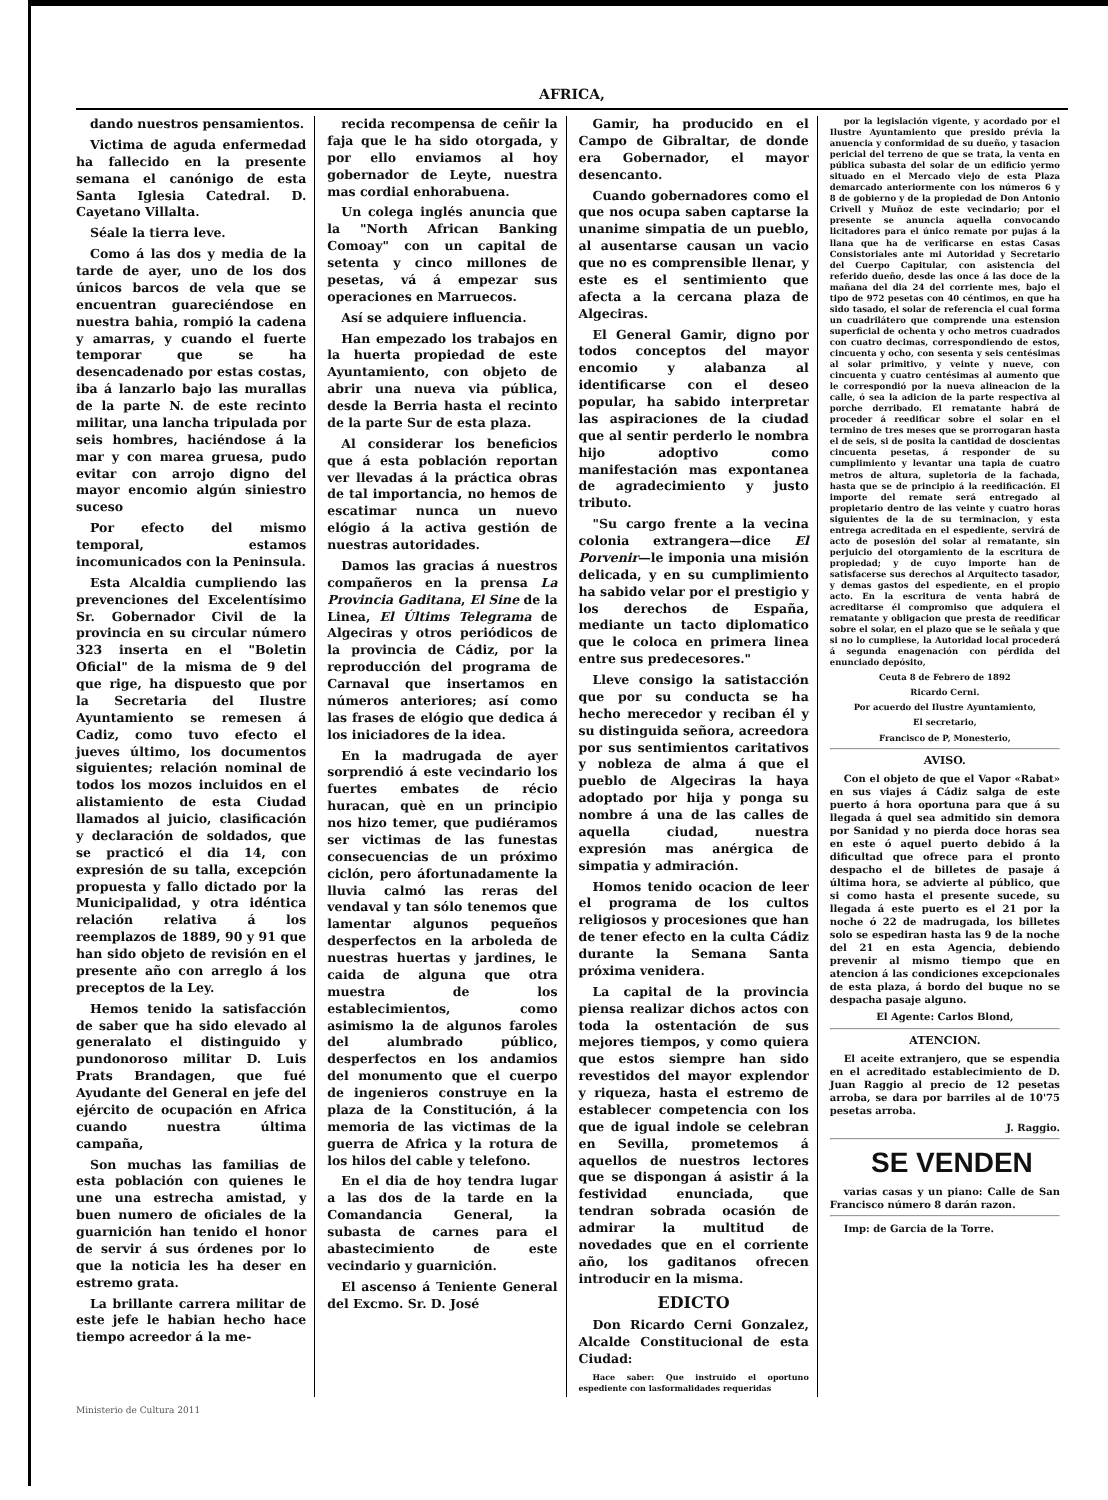AFRICA,
dando nuestros pensamientos.
Victima de aguda enfermedad ha fallecido en la presente semana el canónigo de esta Santa Iglesia Catedral. D. Cayetano Villalta.
Séale la tierra leve.
Como á las dos y media de la tarde de ayer, uno de los dos únicos barcos de vela que se encuentran guareciéndose en nuestra bahia, rompió la cadena y amarras, y cuando el fuerte temporar que se ha desencadenado por estas costas, iba á lanzarlo bajo las murallas de la parte N. de este recinto militar, una lancha tripulada por seis hombres, haciéndose á la mar y con marea gruesa, pudo evitar con arrojo digno del mayor encomio algún siniestro suceso
Por efecto del mismo temporal, estamos incomunicados con la Peninsula.
Esta Alcaldia cumpliendo las prevenciones del Excelentísimo Sr. Gobernador Civil de la provincia en su circular número 323 inserta en el "Boletin Oficial" de la misma de 9 del que rige, ha dispuesto que por la Secretaria del Ilustre Ayuntamiento se remesen á Cadiz, como tuvo efecto el jueves último, los documentos siguientes; relación nominal de todos los mozos incluidos en el alistamiento de esta Ciudad llamados al juicio, clasificación y declaración de soldados, que se practicó el dia 14, con expresión de su talla, excepción propuesta y fallo dictado por la Municipalidad, y otra idéntica relación relativa á los reemplazos de 1889, 90 y 91 que han sido objeto de revisión en el presente año con arreglo á los preceptos de la Ley.
Hemos tenido la satisfacción de saber que ha sido elevado al generalato el distinguido y pundonoroso militar D. Luis Prats Brandagen, que fué Ayudante del General en jefe del ejército de ocupación en Africa cuando nuestra última campaña,
Son muchas las familias de esta población con quienes le une una estrecha amistad, y buen numero de oficiales de la guarnición han tenido el honor de servir á sus órdenes por lo que la noticia les ha deser en estremo grata.
La brillante carrera militar de este jefe le habian hecho hace tiempo acreedor á la me-
recida recompensa de ceñir la faja que le ha sido otorgada, y por ello enviamos al hoy gobernador de Leyte, nuestra mas cordial enhorabuena.
Un colega inglés anuncia que la "North African Banking Comoay" con un capital de setenta y cinco millones de pesetas, vá á empezar sus operaciones en Marruecos.
Así se adquiere influencia.
Han empezado los trabajos en la huerta propiedad de este Ayuntamiento, con objeto de abrir una nueva via pública, desde la Berria hasta el recinto de la parte Sur de esta plaza.
Al considerar los beneficios que á esta población reportan ver llevadas á la práctica obras de tal importancia, no hemos de escatimar nunca un nuevo elógio á la activa gestión de nuestras autoridades.
Damos las gracias á nuestros compañeros en la prensa La Provincia Gaditana, El Sine de la Linea, El Últims Telegrama de Algeciras y otros periódicos de la provincia de Cádiz, por la reproducción del programa de Carnaval que insertamos en números anteriores; así como las frases de elógio que dedica á los iniciadores de la idea.
En la madrugada de ayer sorprendió á este vecindario los fuertes embates de récio huracan, què en un principio nos hizo temer, que pudiéramos ser victimas de las funestas consecuencias de un próximo ciclón, pero áfortunadamente la lluvia calmó las reras del vendaval y tan sólo tenemos que lamentar algunos pequeños desperfectos en la arboleda de nuestras huertas y jardines, le caida de alguna que otra muestra de los establecimientos, como asimismo la de algunos faroles del alumbrado público, desperfectos en los andamios del monumento que el cuerpo de ingenieros construye en la plaza de la Constitución, á la memoria de las victimas de la guerra de Africa y la rotura de los hilos del cable y telefono.
En el dia de hoy tendra lugar a las dos de la tarde en la Comandancia General, la subasta de carnes para el abastecimiento de este vecindario y guarnición.
El ascenso á Teniente General del Excmo. Sr. D. José
Gamir, ha producido en el Campo de Gibraltar, de donde era Gobernador, el mayor desencanto.
Cuando gobernadores como el que nos ocupa saben captarse la unanime simpatia de un pueblo, al ausentarse causan un vacio que no es comprensible llenar, y este es el sentimiento que afecta a la cercana plaza de Algeciras.
El General Gamir, digno por todos conceptos del mayor encomio y alabanza al identificarse con el deseo popular, ha sabido interpretar las aspiraciones de la ciudad que al sentir perderlo le nombra hijo adoptivo como manifestación mas expontanea de agradecimiento y justo tributo.
"Su cargo frente a la vecina colonia extrangera—dice El Porvenir—le imponia una misión delicada, y en su cumplimiento ha sabido velar por el prestigio y los derechos de España, mediante un tacto diplomatico que le coloca en primera linea entre sus predecesores."
Lleve consigo la satistacción que por su conducta se ha hecho merecedor y reciban él y su distinguida señora, acreedora por sus sentimientos caritativos y nobleza de alma á que el pueblo de Algeciras la haya adoptado por hija y ponga su nombre á una de las calles de aquella ciudad, nuestra expresión mas anérgica de simpatia y admiración.
Homos tenido ocacion de leer el programa de los cultos religiosos y procesiones que han de tener efecto en la culta Cádiz durante la Semana Santa próxima venidera.
La capital de la provincia piensa realizar dichos actos con toda la ostentación de sus mejores tiempos, y como quiera que estos siempre han sido revestidos del mayor explendor y riqueza, hasta el estremo de establecer competencia con los que de igual indole se celebran en Sevilla, prometemos á aquellos de nuestros lectores que se dispongan á asistir á la festividad enunciada, que tendran sobrada ocasión de admirar la multitud de novedades que en el corriente año, los gaditanos ofrecen introducir en la misma.
EDICTO
Don Ricardo Cerni Gonzalez, Alcalde Constitucional de esta Ciudad:
Hace saber: Que instruido el oportuno espediente con lasformalidades requeridas
por la legislación vigente, y acordado por el Ilustre Ayuntamiento que presido prévia la anuencia y conformidad de su dueño, y tasacion pericial del terreno de que se trata, la venta en pública subasta del solar de un edificio yermo situado en el Mercado viejo de esta Plaza demarcado anteriormente con los números 6 y 8 de gobierno y de la propiedad de Don Antonio Crivell y Muñoz de este vecindario; por el presente se anuncia aquella convocando licitadores para el único remate por pujas á la llana que ha de verificarse en estas Casas Consistoriales ante mi Autoridad y Secretario del Cuerpo Capitular, con asistencia del referido dueño, desde las once á las doce de la mañana del dia 24 del corriente mes, bajo el tipo de 972 pesetas con 40 céntimos, en que ha sido tasado, el solar de referencia el cual forma un cuadrilátero que comprende una estension superficial de ochenta y ocho metros cuadrados con cuatro decimas, correspondiendo de estos, cincuenta y ocho, con sesenta y seis centésimas al solar primitivo, y veinte y nueve, con cincuenta y cuatro centésimas al aumento que le correspondió por la nueva alineacion de la calle, ó sea la adicion de la parte respectiva al porche derribado. El rematante habrá de proceder á reedificar sobre el solar en el termino de tres meses que se prorrogaran hasta el de seis, si de posita la cantidad de doscientas cincuenta pesetas, á responder de su cumplimiento y levantar una tapia de cuatro metros de altura, supletoria de la fachada, hasta que se de principio á la reedificación. El importe del remate será entregado al propietario dentro de las veinte y cuatro horas siguientes de la de su terminacion, y esta entrega acreditada en el espediente, servirá de acto de posesión del solar al rematante, sin perjuicio del otorgamiento de la escritura de propiedad; y de cuyo importe han de satisfacerse sus derechos al Arquitecto tasador, y demas gastos del espediente, en el propio acto. En la escritura de venta habrá de acreditarse él compromiso que adquiera el rematante y obligacion que presta de reedificar sobre el solar, en el plazo que se le señala y que si no lo cumpliese, la Autoridad local procederá á segunda enagenación con pérdida del enunciado depósito,
Ceuta 8 de Febrero de 1892
Ricardo Cerni.
Por acuerdo del Ilustre Ayuntamiento,
El secretario,
Francisco de P, Monesterio,
AVISO.
Con el objeto de que el Vapor «Rabat» en sus viajes á Cádiz salga de este puerto á hora oportuna para que á su llegada á quel sea admitido sin demora por Sanidad y no pierda doce horas sea en este ó aquel puerto debido á la dificultad que ofrece para el pronto despacho el de billetes de pasaje á última hora, se advierte al público, que si como hasta el presente sucede, su llegada á este puerto es el 21 por la noche ó 22 de madrugada, los billetes solo se espediran hasta las 9 de la noche del 21 en esta Agencia, debiendo prevenir al mismo tiempo que en atencion á las condiciones excepcionales de esta plaza, á bordo del buque no se despacha pasaje alguno.
El Agente: Carlos Blond,
ATENCION.
El aceite extranjero, que se espendia en el acreditado establecimiento de D. Juan Raggio al precio de 12 pesetas arroba, se dara por barriles al de 10'75 pesetas arroba.
J. Raggio.
SE VENDEN
varias casas y un piano: Calle de San Francisco número 8 darán razon.
Imp: de Garcia de la Torre.
Ministerio de Cultura 2011